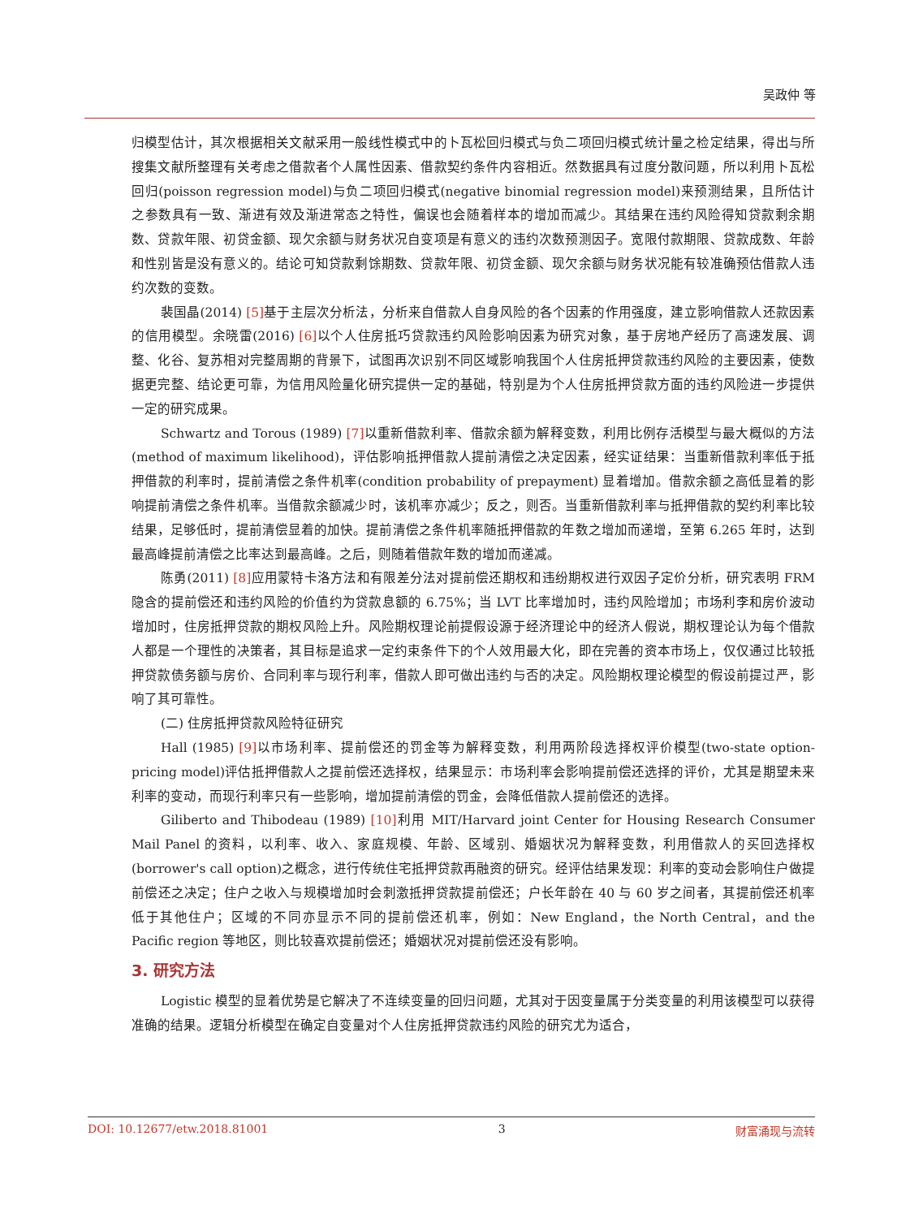吴政仲 等
归模型估计，其次根据相关文献采用一般线性模式中的卜瓦松回归模式与负二项回归模式统计量之检定结果，得出与所搜集文献所整理有关考虑之借款者个人属性因素、借款契约条件内容相近。然数据具有过度分散问题，所以利用卜瓦松回归(poisson regression model)与负二项回归模式(negative binomial regression model)来预测结果，且所估计之参数具有一致、渐进有效及渐进常态之特性，偏误也会随着样本的增加而减少。其结果在违约风险得知贷款剩余期数、贷款年限、初贷金额、现欠余额与财务状况自变项是有意义的违约次数预测因子。宽限付款期限、贷款成数、年龄和性别皆是没有意义的。结论可知贷款剩馀期数、贷款年限、初贷金额、现欠余额与财务状况能有较准确预估借款人违约次数的变数。
裴国晶(2014) [5] 基于主层次分析法，分析来自借款人自身风险的各个因素的作用强度，建立影响借款人还款因素的信用模型。余晓雷(2016) [6] 以个人住房抵巧贷款违约风险影响因素为研究对象，基于房地产经历了高速发展、调整、化谷、复苏相对完整周期的背景下，试图再次识别不同区域影响我国个人住房抵押贷款违约风险的主要因素，使数据更完整、结论更可靠，为信用风险量化研究提供一定的基础，特别是为个人住房抵押贷款方面的违约风险进一步提供一定的研究成果。
Schwartz and Torous (1989) [7] 以重新借款利率、借款余额为解释变数，利用比例存活模型与最大概似的方法(method of maximum likelihood)，评估影响抵押借款人提前清偿之决定因素，经实证结果：当重新借款利率低于抵押借款的利率时，提前清偿之条件机率(condition probability of prepayment) 显着增加。借款余额之高低显着的影响提前清偿之条件机率。当借款余额减少时，该机率亦减少；反之，则否。当重新借款利率与抵押借款的契约利率比较结果，足够低时，提前清偿显着的加快。提前清偿之条件机率随抵押借款的年数之增加而递增，至第 6.265 年时，达到最高峰提前清偿之比率达到最高峰。之后，则随着借款年数的增加而递减。
陈勇(2011) [8] 应用蒙特卡洛方法和有限差分法对提前偿还期权和违纷期权进行双因子定价分析，研究表明 FRM 隐含的提前偿还和违约风险的价值约为贷款息额的 6.75%；当 LVT 比率增加时，违约风险增加；市场利李和房价波动增加时，住房抵押贷款的期权风险上升。风险期权理论前提假设源于经济理论中的经济人假说，期权理论认为每个借款人都是一个理性的决策者，其目标是追求一定约束条件下的个人效用最大化，即在完善的资本市场上，仅仅通过比较抵押贷款债务额与房价、合同利率与现行利率，借款人即可做出违约与否的决定。风险期权理论模型的假设前提过严，影响了其可靠性。
(二) 住房抵押贷款风险特征研究
Hall (1985) [9] 以市场利率、提前偿还的罚金等为解释变数，利用两阶段选择权评价模型(two-state option-pricing model)评估抵押借款人之提前偿还选择权，结果显示：市场利率会影响提前偿还选择的评价，尤其是期望未来利率的变动，而现行利率只有一些影响，增加提前清偿的罚金，会降低借款人提前偿还的选择。
Giliberto and Thibodeau (1989) [10] 利用 MIT/Harvard joint Center for Housing Research Consumer Mail Panel 的资料，以利率、收入、家庭规模、年龄、区域别、婚姻状况为解释变数，利用借款人的买回选择权(borrower's call option)之概念，进行传统住宅抵押贷款再融资的研究。经评估结果发现：利率的变动会影响住户做提前偿还之决定；住户之收入与规模增加时会刺激抵押贷款提前偿还；户长年龄在 40 与 60 岁之间者，其提前偿还机率低于其他住户；区域的不同亦显示不同的提前偿还机率，例如：New England，the North Central，and the Pacific region 等地区，则比较喜欢提前偿还；婚姻状况对提前偿还没有影响。
3. 研究方法
Logistic 模型的显着优势是它解决了不连续变量的回归问题，尤其对于因变量属于分类变量的利用该模型可以获得准确的结果。逻辑分析模型在确定自变量对个人住房抵押贷款违约风险的研究尤为适合，
DOI: 10.12677/etw.2018.81001 3 财富涌现与流转